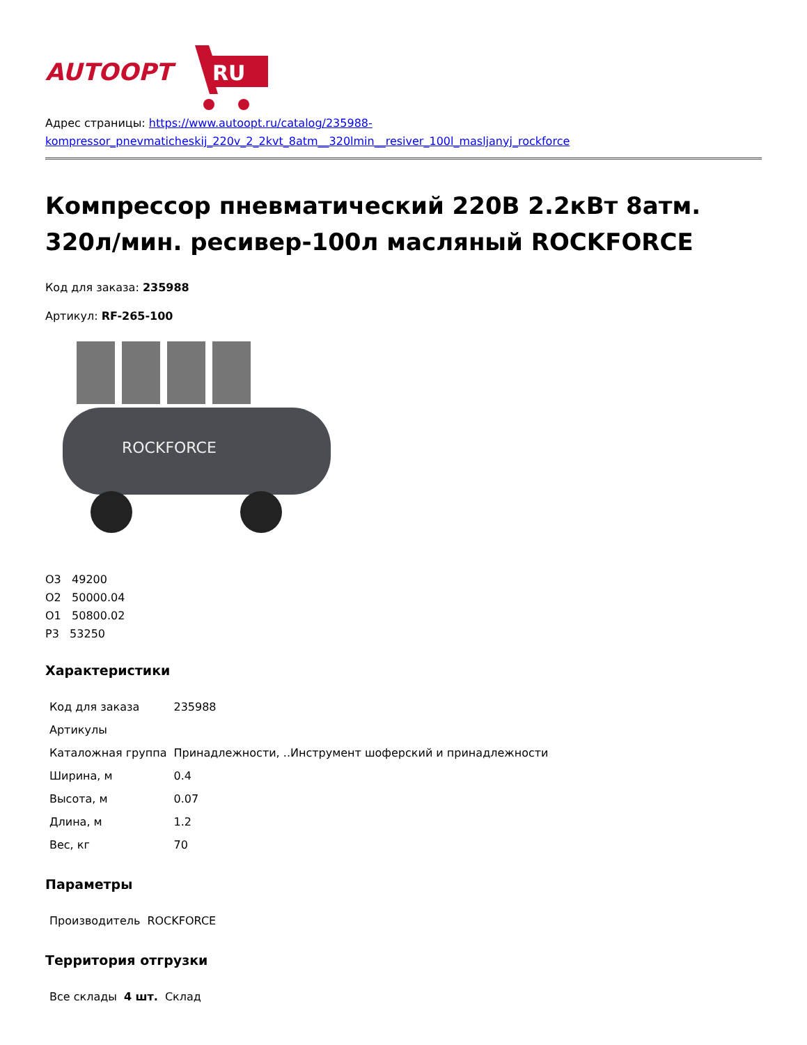AUTOOPT
RU
Адрес страницы: https://www.autoopt.ru/catalog/235988-kompressor_pnevmaticheskij_220v_2_2kvt_8atm__320lmin__resiver_100l_masljanyj_rockforce
Компрессор пневматический 220В 2.2кВт 8атм. 320л/мин. ресивер-100л масляный ROCKFORCE
Код для заказа: 235988
Артикул: RF-265-100
ROCKFORCE
О3 49200
О2 50000.04
О1 50800.02
Р3 53250
Характеристики
| Код для заказа | 235988 |
| Артикулы | |
| Каталожная группа | Принадлежности, ..Инструмент шоферский и принадлежности |
| Ширина, м | 0.4 |
| Высота, м | 0.07 |
| Длина, м | 1.2 |
| Вес, кг | 70 |
Параметры
| Производитель | ROCKFORCE |
Территория отгрузки
| Все склады | 4 шт. | Склад |